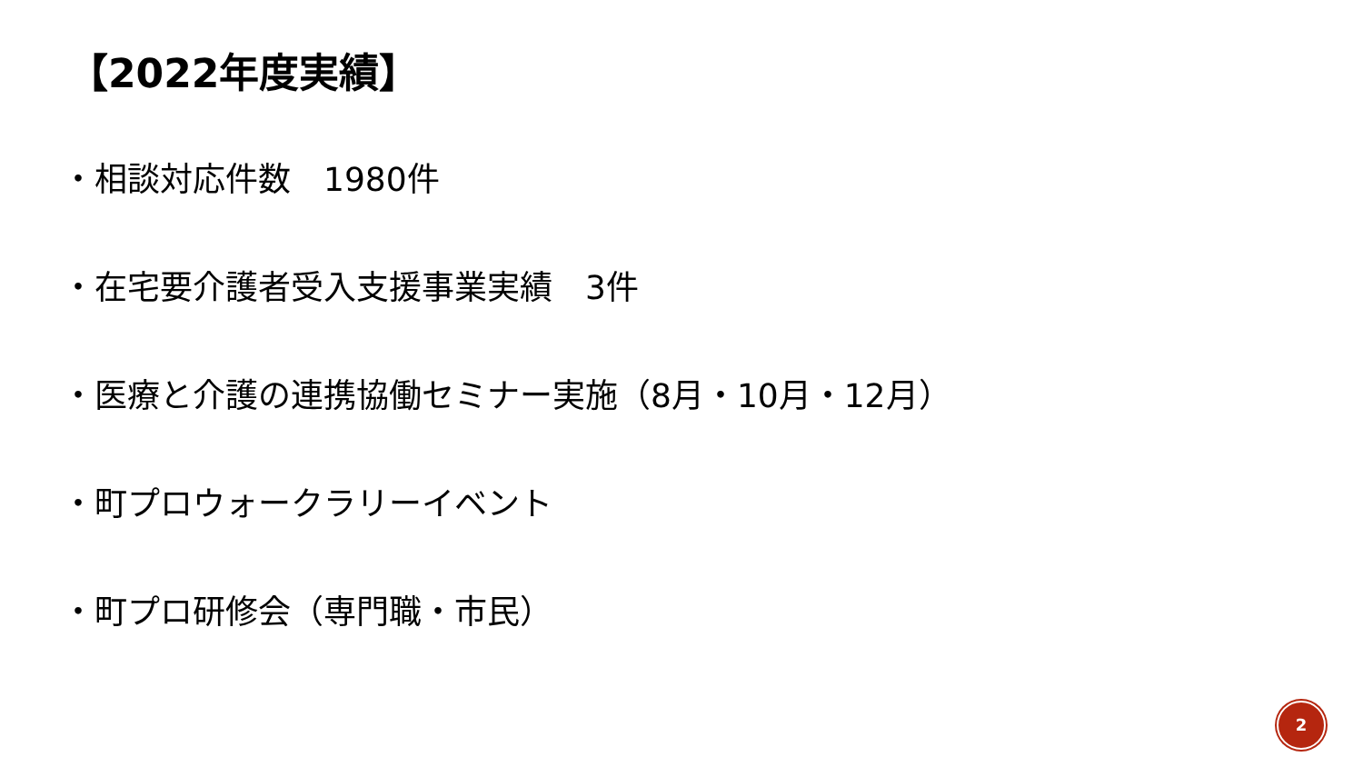【2022年度実績】
・相談対応件数　1980件
・在宅要介護者受入支援事業実績　3件
・医療と介護の連携協働セミナー実施（8月・10月・12月）
・町プロウォークラリーイベント
・町プロ研修会（専門職・市民）
2